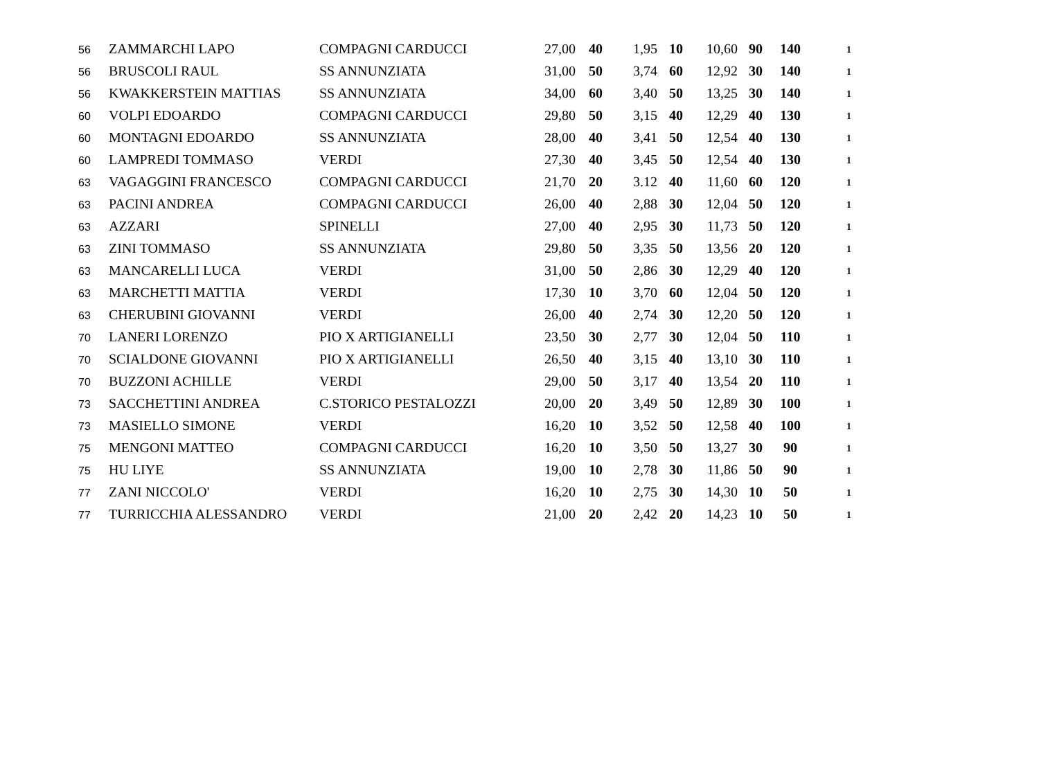| 56 | ZAMMARCHI LAPO | COMPAGNI CARDUCCI | 27,00 | 40 | 1,95 | 10 | 10,60 | 90 | 140 | 1 |
| 56 | BRUSCOLI RAUL | SS ANNUNZIATA | 31,00 | 50 | 3,74 | 60 | 12,92 | 30 | 140 | 1 |
| 56 | KWAKKERSTEIN MATTIAS | SS ANNUNZIATA | 34,00 | 60 | 3,40 | 50 | 13,25 | 30 | 140 | 1 |
| 60 | VOLPI EDOARDO | COMPAGNI CARDUCCI | 29,80 | 50 | 3,15 | 40 | 12,29 | 40 | 130 | 1 |
| 60 | MONTAGNI EDOARDO | SS ANNUNZIATA | 28,00 | 40 | 3,41 | 50 | 12,54 | 40 | 130 | 1 |
| 60 | LAMPREDI TOMMASO | VERDI | 27,30 | 40 | 3,45 | 50 | 12,54 | 40 | 130 | 1 |
| 63 | VAGAGGINI FRANCESCO | COMPAGNI CARDUCCI | 21,70 | 20 | 3.12 | 40 | 11,60 | 60 | 120 | 1 |
| 63 | PACINI ANDREA | COMPAGNI CARDUCCI | 26,00 | 40 | 2,88 | 30 | 12,04 | 50 | 120 | 1 |
| 63 | AZZARI | SPINELLI | 27,00 | 40 | 2,95 | 30 | 11,73 | 50 | 120 | 1 |
| 63 | ZINI TOMMASO | SS ANNUNZIATA | 29,80 | 50 | 3,35 | 50 | 13,56 | 20 | 120 | 1 |
| 63 | MANCARELLI LUCA | VERDI | 31,00 | 50 | 2,86 | 30 | 12,29 | 40 | 120 | 1 |
| 63 | MARCHETTI MATTIA | VERDI | 17,30 | 10 | 3,70 | 60 | 12,04 | 50 | 120 | 1 |
| 63 | CHERUBINI GIOVANNI | VERDI | 26,00 | 40 | 2,74 | 30 | 12,20 | 50 | 120 | 1 |
| 70 | LANERI LORENZO | PIO X ARTIGIANELLI | 23,50 | 30 | 2,77 | 30 | 12,04 | 50 | 110 | 1 |
| 70 | SCIALDONE GIOVANNI | PIO X ARTIGIANELLI | 26,50 | 40 | 3,15 | 40 | 13,10 | 30 | 110 | 1 |
| 70 | BUZZONI ACHILLE | VERDI | 29,00 | 50 | 3,17 | 40 | 13,54 | 20 | 110 | 1 |
| 73 | SACCHETTINI ANDREA | C.STORICO PESTALOZZI | 20,00 | 20 | 3,49 | 50 | 12,89 | 30 | 100 | 1 |
| 73 | MASIELLO SIMONE | VERDI | 16,20 | 10 | 3,52 | 50 | 12,58 | 40 | 100 | 1 |
| 75 | MENGONI MATTEO | COMPAGNI CARDUCCI | 16,20 | 10 | 3,50 | 50 | 13,27 | 30 | 90 | 1 |
| 75 | HU LIYE | SS ANNUNZIATA | 19,00 | 10 | 2,78 | 30 | 11,86 | 50 | 90 | 1 |
| 77 | ZANI NICCOLO' | VERDI | 16,20 | 10 | 2,75 | 30 | 14,30 | 10 | 50 | 1 |
| 77 | TURRICCHIA ALESSANDRO | VERDI | 21,00 | 20 | 2,42 | 20 | 14,23 | 10 | 50 | 1 |